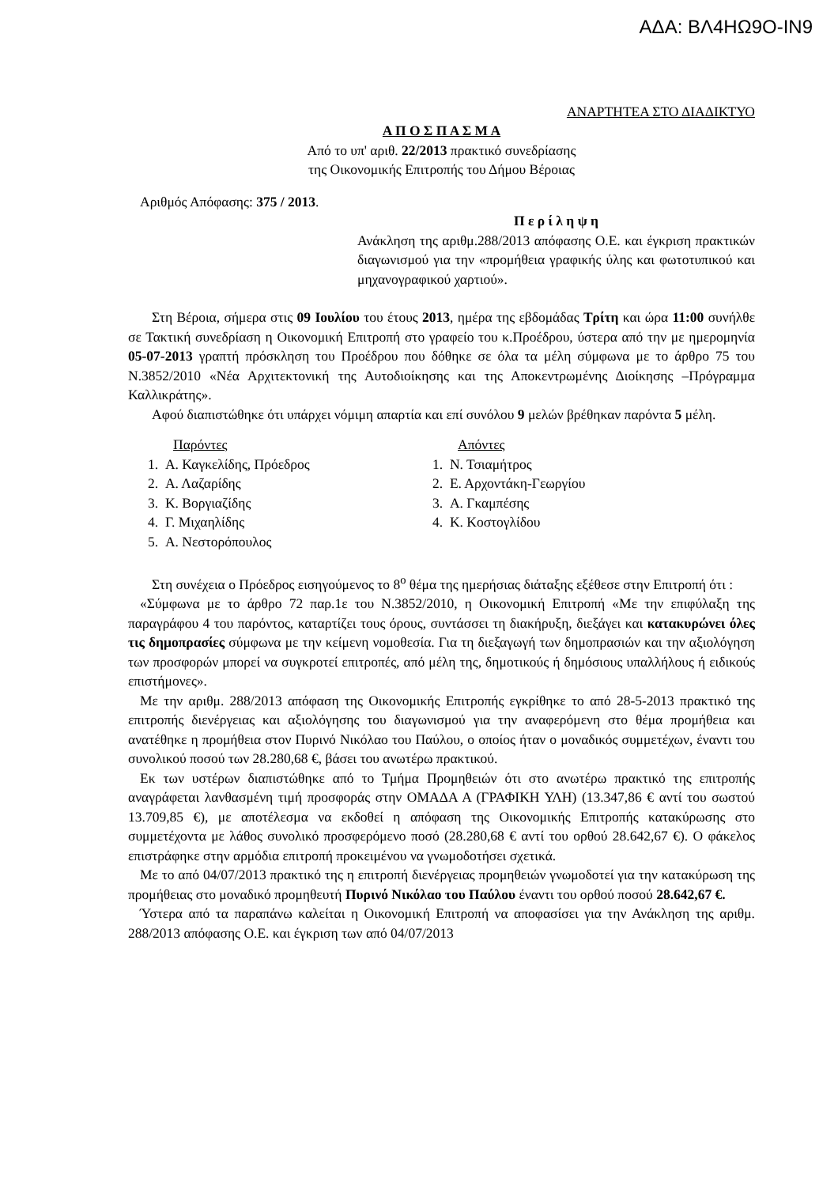ΑΔΑ: ΒΛ4ΗΩ9Ο-ΙΝ9
ΑΝΑΡΤΗΤΕΑ ΣΤΟ ΔΙΑΔΙΚΤΥΟ
Α Π Ο Σ Π Α Σ Μ Α
Από το υπ' αριθ. 22/2013 πρακτικό συνεδρίασης
της Οικονομικής Επιτροπής του Δήμου Βέροιας
Αριθμός Απόφασης: 375 / 2013.
Π ε ρ ί λ η ψ η
Ανάκληση της αριθμ.288/2013 απόφασης Ο.Ε. και έγκριση πρακτικών διαγωνισμού για την «προμήθεια γραφικής ύλης και φωτοτυπικού και μηχανογραφικού χαρτιού».
Στη Βέροια, σήμερα στις 09 Ιουλίου του έτους 2013, ημέρα της εβδομάδας Τρίτη και ώρα 11:00 συνήλθε σε Τακτική συνεδρίαση η Οικονομική Επιτροπή στο γραφείο του κ.Προέδρου, ύστερα από την με ημερομηνία 05-07-2013 γραπτή πρόσκληση του Προέδρου που δόθηκε σε όλα τα μέλη σύμφωνα με το άρθρο 75 του Ν.3852/2010 «Νέα Αρχιτεκτονική της Αυτοδιοίκησης και της Αποκεντρωμένης Διοίκησης –Πρόγραμμα Καλλικράτης».
Αφού διαπιστώθηκε ότι υπάρχει νόμιμη απαρτία και επί συνόλου 9 μελών βρέθηκαν παρόντα 5 μέλη.
Παρόντες
1. Α. Καγκελίδης, Πρόεδρος
2. Α. Λαζαρίδης
3. Κ. Βοργιαζίδης
4. Γ. Μιχαηλίδης
5. Α. Νεστορόπουλος
Απόντες
1. Ν. Τσιαμήτρος
2. Ε. Αρχοντάκη-Γεωργίου
3. Α. Γκαμπέσης
4. Κ. Κοστογλίδου
Στη συνέχεια ο Πρόεδρος εισηγούμενος το 8<sup>ο</sup> θέμα της ημερήσιας διάταξης εξέθεσε στην Επιτροπή ότι :
«Σύμφωνα με το άρθρο 72 παρ.1ε του Ν.3852/2010, η Οικονομική Επιτροπή «Με την επιφύλαξη της παραγράφου 4 του παρόντος, καταρτίζει τους όρους, συντάσσει τη διακήρυξη, διεξάγει και κατακυρώνει όλες τις δημοπρασίες σύμφωνα με την κείμενη νομοθεσία. Για τη διεξαγωγή των δημοπρασιών και την αξιολόγηση των προσφορών μπορεί να συγκροτεί επιτροπές, από μέλη της, δημοτικούς ή δημόσιους υπαλλήλους ή ειδικούς επιστήμονες».
Με την αριθμ. 288/2013 απόφαση της Οικονομικής Επιτροπής εγκρίθηκε το από 28-5-2013 πρακτικό της επιτροπής διενέργειας και αξιολόγησης του διαγωνισμού για την αναφερόμενη στο θέμα προμήθεια και ανατέθηκε η προμήθεια στον Πυρινό Νικόλαο του Παύλου, ο οποίος ήταν ο μοναδικός συμμετέχων, έναντι του συνολικού ποσού των 28.280,68 €, βάσει του ανωτέρω πρακτικού.
Εκ των υστέρων διαπιστώθηκε από το Τμήμα Προμηθειών ότι στο ανωτέρω πρακτικό της επιτροπής αναγράφεται λανθασμένη τιμή προσφοράς στην ΟΜΑΔΑ Α (ΓΡΑΦΙΚΗ ΥΛΗ) (13.347,86 € αντί του σωστού 13.709,85 €), με αποτέλεσμα να εκδοθεί η απόφαση της Οικονομικής Επιτροπής κατακύρωσης στο συμμετέχοντα με λάθος συνολικό προσφερόμενο ποσό (28.280,68 € αντί του ορθού 28.642,67 €). Ο φάκελος επιστράφηκε στην αρμόδια επιτροπή προκειμένου να γνωμοδοτήσει σχετικά.
Με το από 04/07/2013 πρακτικό της η επιτροπή διενέργειας προμηθειών γνωμοδοτεί για την κατακύρωση της προμήθειας στο μοναδικό προμηθευτή Πυρινό Νικόλαο του Παύλου έναντι του ορθού ποσού 28.642,67 €.
Ύστερα από τα παραπάνω καλείται η Οικονομική Επιτροπή να αποφασίσει για την Ανάκληση της αριθμ. 288/2013 απόφασης Ο.Ε. και έγκριση των από 04/07/2013